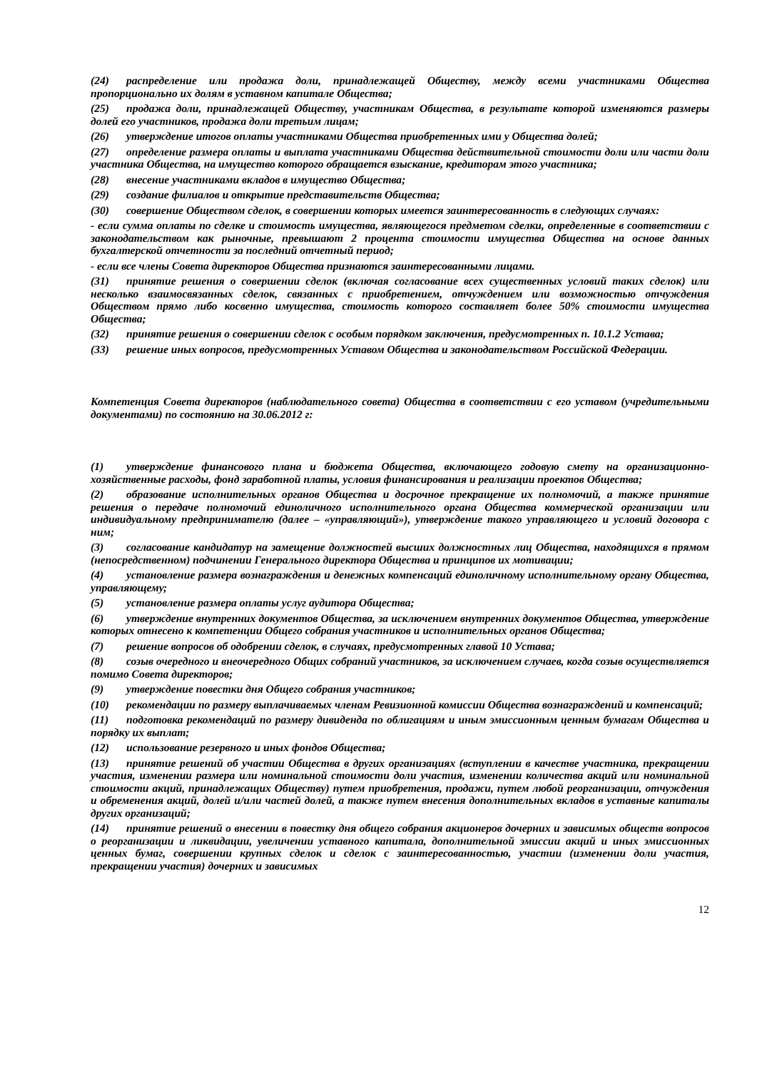(24) распределение или продажа доли, принадлежащей Обществу, между всеми участниками Общества пропорционально их долям в уставном капитале Общества;
(25) продажа доли, принадлежащей Обществу, участникам Общества, в результате которой изменяются размеры долей его участников, продажа доли третьим лицам;
(26) утверждение итогов оплаты участниками Общества приобретенных ими у Общества долей;
(27) определение размера оплаты и выплата участниками Общества действительной стоимости доли или части доли участника Общества, на имущество которого обращается взыскание, кредиторам этого участника;
(28) внесение участниками вкладов в имущество Общества;
(29) создание филиалов и открытие представительств Общества;
(30) совершение Обществом сделок, в совершении которых имеется заинтересованность в следующих случаях:
- если сумма оплаты по сделке и стоимость имущества, являющегося предметом сделки, определенные в соответствии с законодательством как рыночные, превышают 2 процента стоимости имущества Общества на основе данных бухгалтерской отчетности за последний отчетный период;
- если все члены Совета директоров Общества признаются заинтересованными лицами.
(31) принятие решения о совершении сделок (включая согласование всех существенных условий таких сделок) или несколько взаимосвязанных сделок, связанных с приобретением, отчуждением или возможностью отчуждения Обществом прямо либо косвенно имущества, стоимость которого составляет более 50% стоимости имущества Общества;
(32) принятие решения о совершении сделок с особым порядком заключения, предусмотренных п. 10.1.2 Устава;
(33) решение иных вопросов, предусмотренных Уставом Общества и законодательством Российской Федерации.
Компетенция Совета директоров (наблюдательного совета) Общества в соответствии с его уставом (учредительными документами) по состоянию на 30.06.2012 г:
(1) утверждение финансового плана и бюджета Общества, включающего годовую смету на организационно-хозяйственные расходы, фонд заработной платы, условия финансирования и реализации проектов Общества;
(2) образование исполнительных органов Общества и досрочное прекращение их полномочий, а также принятие решения о передаче полномочий единоличного исполнительного органа Общества коммерческой организации или индивидуальному предпринимателю (далее – «управляющий»), утверждение такого управляющего и условий договора с ним;
(3) согласование кандидатур на замещение должностей высших должностных лиц Общества, находящихся в прямом (непосредственном) подчинении Генерального директора Общества и принципов их мотивации;
(4) установление размера вознаграждения и денежных компенсаций единоличному исполнительному органу Общества, управляющему;
(5) установление размера оплаты услуг аудитора Общества;
(6) утверждение внутренних документов Общества, за исключением внутренних документов Общества, утверждение которых отнесено к компетенции Общего собрания участников и исполнительных органов Общества;
(7) решение вопросов об одобрении сделок, в случаях, предусмотренных главой 10 Устава;
(8) созыв очередного и внеочередного Общих собраний участников, за исключением случаев, когда созыв осуществляется помимо Совета директоров;
(9) утверждение повестки дня Общего собрания участников;
(10) рекомендации по размеру выплачиваемых членам Ревизионной комиссии Общества вознаграждений и компенсаций;
(11) подготовка рекомендаций по размеру дивиденда по облигациям и иным эмиссионным ценным бумагам Общества и порядку их выплат;
(12) использование резервного и иных фондов Общества;
(13) принятие решений об участии Общества в других организациях (вступлении в качестве участника, прекращении участия, изменении размера или номинальной стоимости доли участия, изменении количества акций или номинальной стоимости акций, принадлежащих Обществу) путем приобретения, продажи, путем любой реорганизации, отчуждения и обременения акций, долей и/или частей долей, а также путем внесения дополнительных вкладов в уставные капиталы других организаций;
(14) принятие решений о внесении в повестку дня общего собрания акционеров дочерних и зависимых обществ вопросов о реорганизации и ликвидации, увеличении уставного капитала, дополнительной эмиссии акций и иных эмиссионных ценных бумаг, совершении крупных сделок и сделок с заинтересованностью, участии (изменении доли участия, прекращении участия) дочерних и зависимых
12